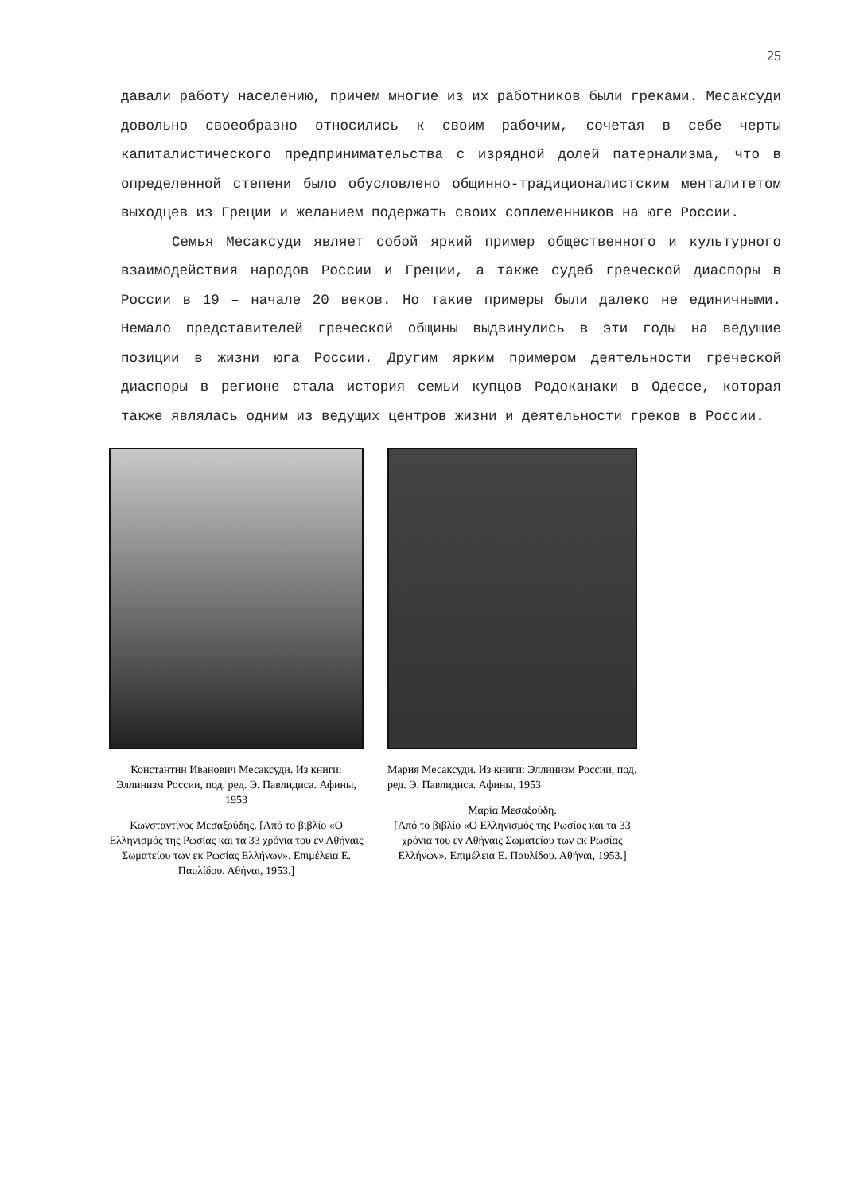25
давали работу населению, причем многие из их работников были греками. Месаксуди довольно своеобразно относились к своим рабочим, сочетая в себе черты капиталистического предпринимательства с изрядной долей патернализма, что в определенной степени было обусловлено общинно-традиционалистским менталитетом выходцев из Греции и желанием подержать своих соплеменников на юге России.
Семья Месаксуди являет собой яркий пример общественного и культурного взаимодействия народов России и Греции, а также судеб греческой диаспоры в России в 19 – начале 20 веков. Но такие примеры были далеко не единичными. Немало представителей греческой общины выдвинулись в эти годы на ведущие позиции в жизни юга России. Другим ярким примером деятельности греческой диаспоры в регионе стала история семьи купцов Родоканаки в Одессе, которая также являлась одним из ведущих центров жизни и деятельности греков в России.
Константин Иванович Месаксуди. Из книги: Эллинизм России, под. ред. Э. Павлидиса. Афины, 1953
Κωνσταντίνος Μεσαξούδης. [Από το βιβλίο «Ο Ελληνισμός της Ρωσίας και τα 33 χρόνια του εν Αθήναις Σωματείου των εκ Ρωσίας Ελλήνων». Επιμέλεια Ε. Παυλίδου. Αθήναι, 1953.]
Мария Месаксуди. Из книги: Эллинизм России, под. ред. Э. Павлидиса. Афины, 1953
Μαρία Μεσαξούδη.
[Από το βιβλίο «Ο Ελληνισμός της Ρωσίας και τα 33 χρόνια του εν Αθήναις Σωματείου των εκ Ρωσίας Ελλήνων». Επιμέλεια Ε. Παυλίδου. Αθήναι, 1953.]